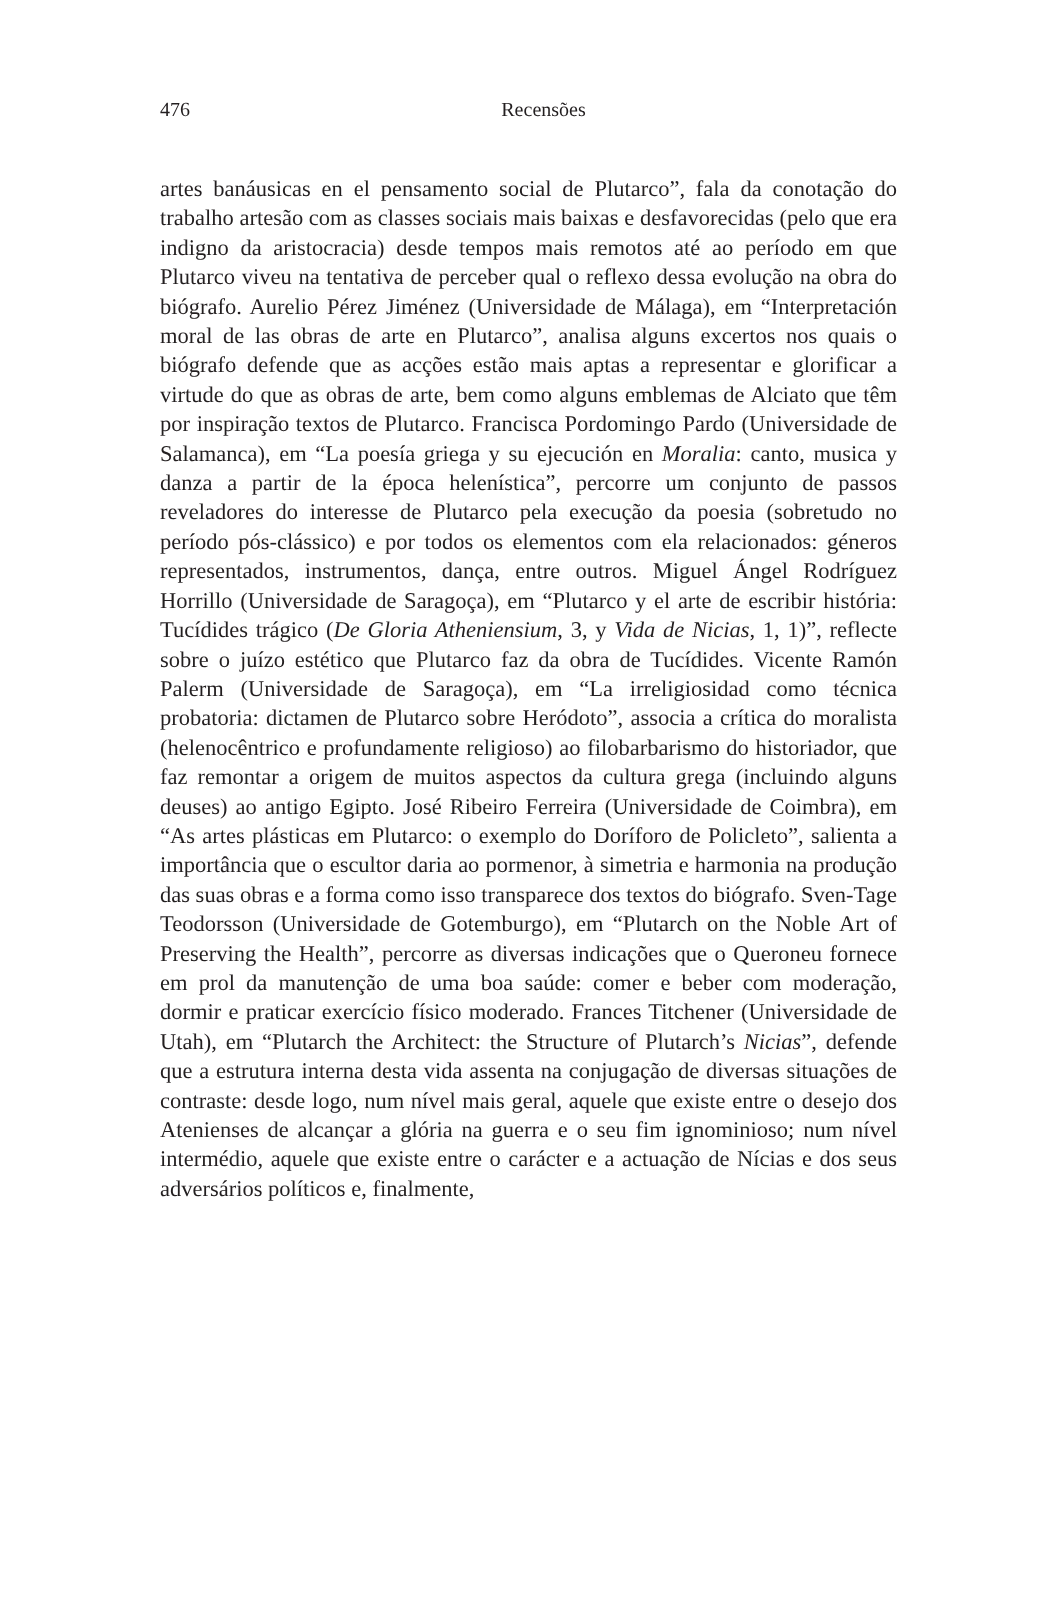476
Recensões
artes banáusicas en el pensamento social de Plutarco”, fala da conotação do trabalho artesão com as classes sociais mais baixas e desfavorecidas (pelo que era indigno da aristocracia) desde tempos mais remotos até ao período em que Plutarco viveu na tentativa de perceber qual o reflexo dessa evolução na obra do biógrafo. Aurelio Pérez Jiménez (Universidade de Málaga), em “Interpretación moral de las obras de arte en Plutarco”, analisa alguns excertos nos quais o biógrafo defende que as acções estão mais aptas a representar e glorificar a virtude do que as obras de arte, bem como alguns emblemas de Alciato que têm por inspiração textos de Plutarco. Francisca Pordomingo Pardo (Universidade de Salamanca), em “La poesía griega y su ejecución en Moralia: canto, musica y danza a partir de la época helenística”, percorre um conjunto de passos reveladores do interesse de Plutarco pela execução da poesia (sobretudo no período pós-clássico) e por todos os elementos com ela relacionados: géneros representados, instrumentos, dança, entre outros. Miguel Ángel Rodríguez Horrillo (Universidade de Saragoça), em “Plutarco y el arte de escribir história: Tucídides trágico (De Gloria Atheniensium, 3, y Vida de Nicias, 1, 1)”, reflecte sobre o juízo estético que Plutarco faz da obra de Tucídides. Vicente Ramón Palerm (Universidade de Saragoça), em “La irreligiosidad como técnica probatoria: dictamen de Plutarco sobre Heródoto”, associa a crítica do moralista (helenocêntrico e profundamente religioso) ao filobarbarismo do historiador, que faz remontar a origem de muitos aspectos da cultura grega (incluindo alguns deuses) ao antigo Egipto. José Ribeiro Ferreira (Universidade de Coimbra), em “As artes plásticas em Plutarco: o exemplo do Doríforo de Policleto”, salienta a importância que o escultor daria ao pormenor, à simetria e harmonia na produção das suas obras e a forma como isso transparece dos textos do biógrafo. Sven-Tage Teodorsson (Universidade de Gotemburgo), em “Plutarch on the Noble Art of Preserving the Health”, percorre as diversas indicações que o Queroneu fornece em prol da manutenção de uma boa saúde: comer e beber com moderação, dormir e praticar exercício físico moderado. Frances Titchener (Universidade de Utah), em “Plutarch the Architect: the Structure of Plutarch’s Nicias”, defende que a estrutura interna desta vida assenta na conjugação de diversas situações de contraste: desde logo, num nível mais geral, aquele que existe entre o desejo dos Atenienses de alcançar a glória na guerra e o seu fim ignominioso; num nível intermédio, aquele que existe entre o carácter e a actuação de Nícias e dos seus adversários políticos e, finalmente,